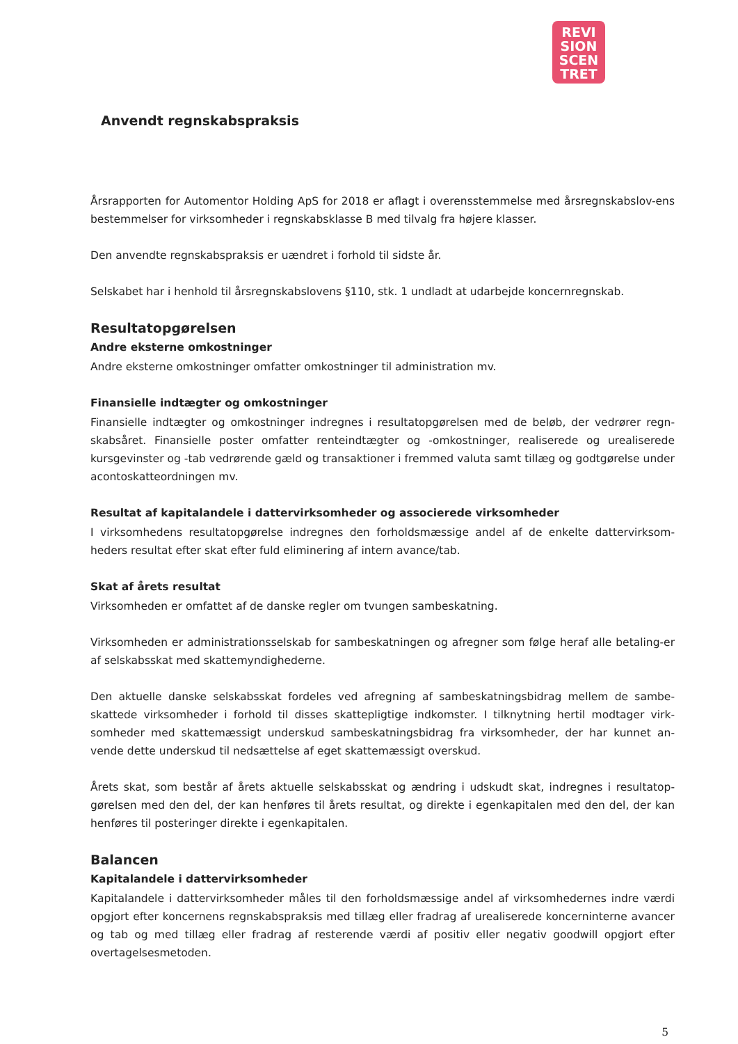REVI
SION
SCEN
TRET
Anvendt regnskabspraksis
Årsrapporten for Automentor Holding ApS for 2018 er aflagt i overensstemmelse med årsregnskabslov-ens bestemmelser for virksomheder i regnskabsklasse B med tilvalg fra højere klasser.
Den anvendte regnskabspraksis er uændret i forhold til sidste år.
Selskabet har i henhold til årsregnskabslovens §110, stk. 1 undladt at udarbejde koncernregnskab.
Resultatopgørelsen
Andre eksterne omkostninger
Andre eksterne omkostninger omfatter omkostninger til administration mv.
Finansielle indtægter og omkostninger
Finansielle indtægter og omkostninger indregnes i resultatopgørelsen med de beløb, der vedrører regn-skabsåret. Finansielle poster omfatter renteindtægter og -omkostninger, realiserede og urealiserede kursgevinster og -tab vedrørende gæld og transaktioner i fremmed valuta samt tillæg og godtgørelse under acontoskatteordningen mv.
Resultat af kapitalandele i dattervirksomheder og associerede virksomheder
I virksomhedens resultatopgørelse indregnes den forholdsmæssige andel af de enkelte dattervirksom-heders resultat efter skat efter fuld eliminering af intern avance/tab.
Skat af årets resultat
Virksomheden er omfattet af de danske regler om tvungen sambeskatning.
Virksomheden er administrationsselskab for sambeskatningen og afregner som følge heraf alle betaling-er af selskabsskat med skattemyndighederne.
Den aktuelle danske selskabsskat fordeles ved afregning af sambeskatningsbidrag mellem de sambe-skattede virksomheder i forhold til disses skattepligtige indkomster. I tilknytning hertil modtager virk-somheder med skattemæssigt underskud sambeskatningsbidrag fra virksomheder, der har kunnet an-vende dette underskud til nedsættelse af eget skattemæssigt overskud.
Årets skat, som består af årets aktuelle selskabsskat og ændring i udskudt skat, indregnes i resultatop-gørelsen med den del, der kan henføres til årets resultat, og direkte i egenkapitalen med den del, der kan henføres til posteringer direkte i egenkapitalen.
Balancen
Kapitalandele i dattervirksomheder
Kapitalandele i dattervirksomheder måles til den forholdsmæssige andel af virksomhedernes indre værdi opgjort efter koncernens regnskabspraksis med tillæg eller fradrag af urealiserede koncerninterne avancer og tab og med tillæg eller fradrag af resterende værdi af positiv eller negativ goodwill opgjort efter overtagelsesmetoden.
5